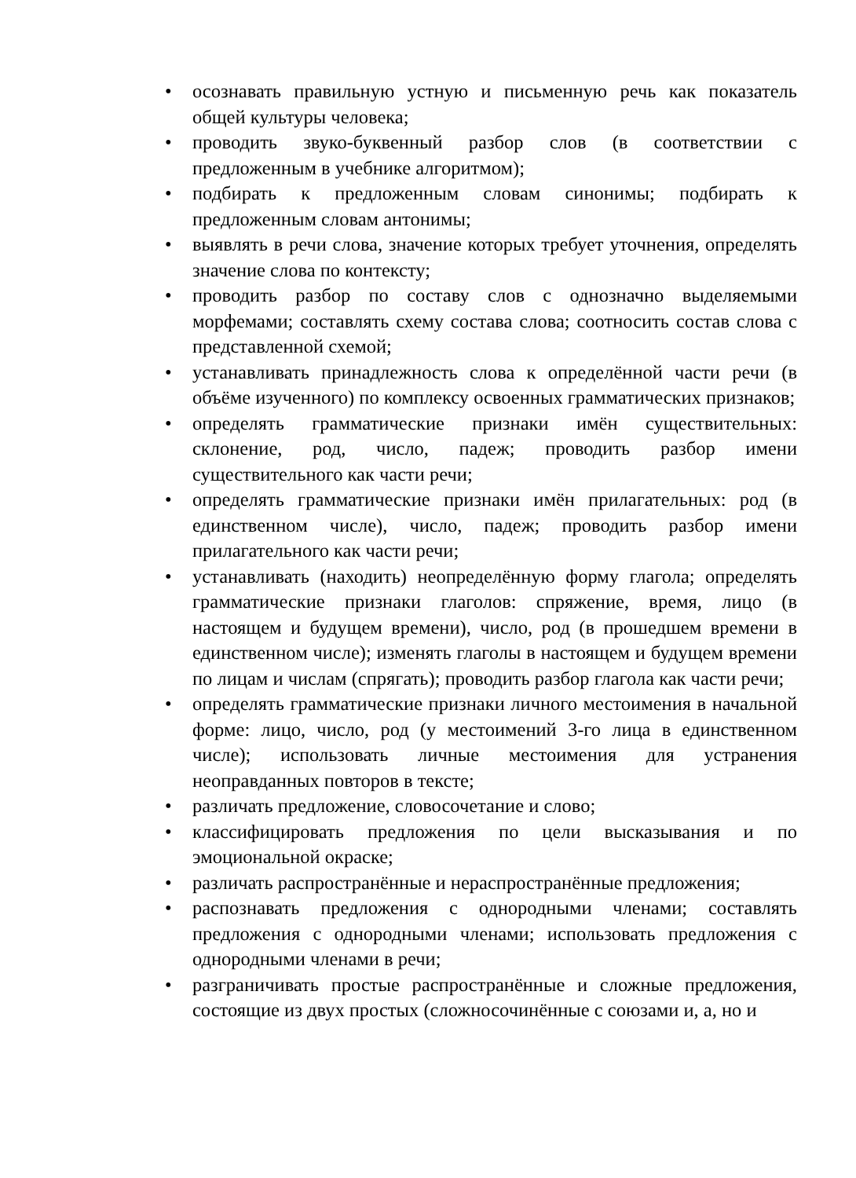• осознавать правильную устную и письменную речь как показатель общей культуры человека;
• проводить звуко-буквенный разбор слов (в соответствии с предложенным в учебнике алгоритмом);
• подбирать к предложенным словам синонимы; подбирать к предложенным словам антонимы;
• выявлять в речи слова, значение которых требует уточнения, определять значение слова по контексту;
• проводить разбор по составу слов с однозначно выделяемыми морфемами; составлять схему состава слова; соотносить состав слова с представленной схемой;
• устанавливать принадлежность слова к определённой части речи (в объёме изученного) по комплексу освоенных грамматических признаков;
• определять грамматические признаки имён существительных: склонение, род, число, падеж; проводить разбор имени существительного как части речи;
• определять грамматические признаки имён прилагательных: род (в единственном числе), число, падеж; проводить разбор имени прилагательного как части речи;
• устанавливать (находить) неопределённую форму глагола; определять грамматические признаки глаголов: спряжение, время, лицо (в настоящем и будущем времени), число, род (в прошедшем времени в единственном числе); изменять глаголы в настоящем и будущем времени по лицам и числам (спрягать); проводить разбор глагола как части речи;
• определять грамматические признаки личного местоимения в начальной форме: лицо, число, род (у местоимений 3-го лица в единственном числе); использовать личные местоимения для устранения неоправданных повторов в тексте;
• различать предложение, словосочетание и слово;
• классифицировать предложения по цели высказывания и по эмоциональной окраске;
• различать распространённые и нераспространённые предложения;
• распознавать предложения с однородными членами; составлять предложения с однородными членами; использовать предложения с однородными членами в речи;
• разграничивать простые распространённые и сложные предложения, состоящие из двух простых (сложносочинённые с союзами и, а, но и